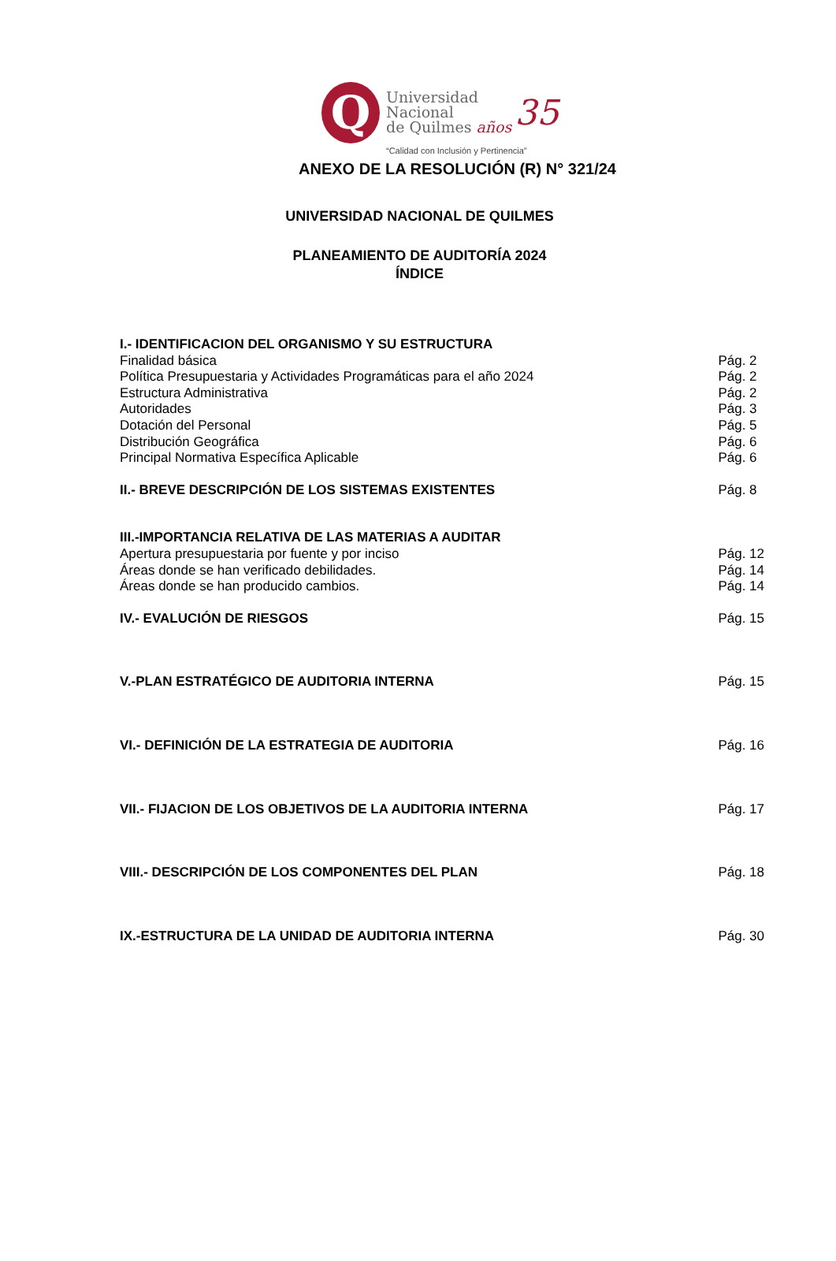Q
Universidad
Nacional
de Quilmes años
35
“Calidad con Inclusión y Pertinencia”
ANEXO DE LA RESOLUCIÓN (R) N° 321/24
UNIVERSIDAD NACIONAL DE QUILMES
PLANEAMIENTO DE AUDITORÍA 2024
ÍNDICE
I.- IDENTIFICACION DEL ORGANISMO Y SU ESTRUCTURA
Finalidad básica Pág. 2
Política Presupuestaria y Actividades Programáticas para el año 2024 Pág. 2
Estructura Administrativa Pág. 2
Autoridades Pág. 3
Dotación del Personal Pág. 5
Distribución Geográfica Pág. 6
Principal Normativa Específica Aplicable Pág. 6
II.- BREVE DESCRIPCIÓN DE LOS SISTEMAS EXISTENTES Pág. 8
III.-IMPORTANCIA RELATIVA DE LAS MATERIAS A AUDITAR
Apertura presupuestaria por fuente y por inciso Pág. 12
Áreas donde se han verificado debilidades. Pág. 14
Áreas donde se han producido cambios. Pág. 14
IV.- EVALUCIÓN DE RIESGOS Pág. 15
V.-PLAN ESTRATÉGICO DE AUDITORIA INTERNA Pág. 15
VI.- DEFINICIÓN DE LA ESTRATEGIA DE AUDITORIA Pág. 16
VII.- FIJACION DE LOS OBJETIVOS DE LA AUDITORIA INTERNA Pág. 17
VIII.- DESCRIPCIÓN DE LOS COMPONENTES DEL PLAN Pág. 18
IX.-ESTRUCTURA DE LA UNIDAD DE AUDITORIA INTERNA Pág. 30